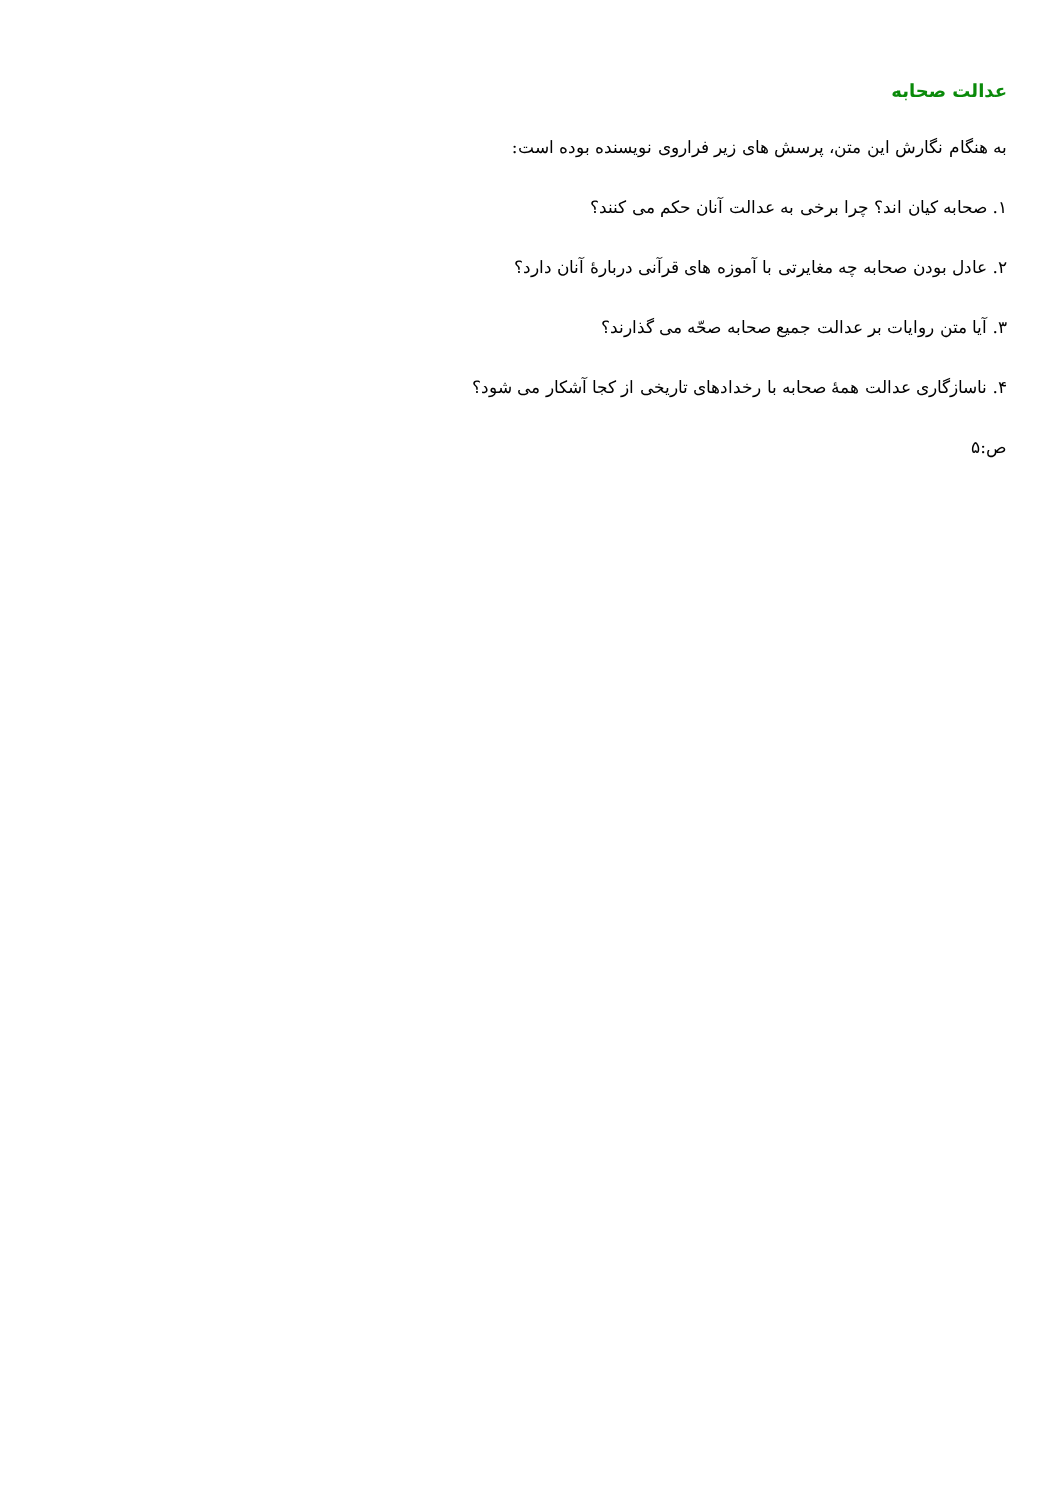عدالت صحابه
به هنگام نگارش این متن، پرسش های زیر فراروی نویسنده بوده است:
۱. صحابه کیان اند؟ چرا برخی به عدالت آنان حکم می کنند؟
۲. عادل بودن صحابه چه مغایرتی با آموزه های قرآنی دربارهٔ آنان دارد؟
۳. آیا متن روایات بر عدالت جمیع صحابه صحّه می گذارند؟
۴. ناسازگاری عدالت همهٔ صحابه با رخدادهای تاریخی از کجا آشکار می شود؟
ص:۵